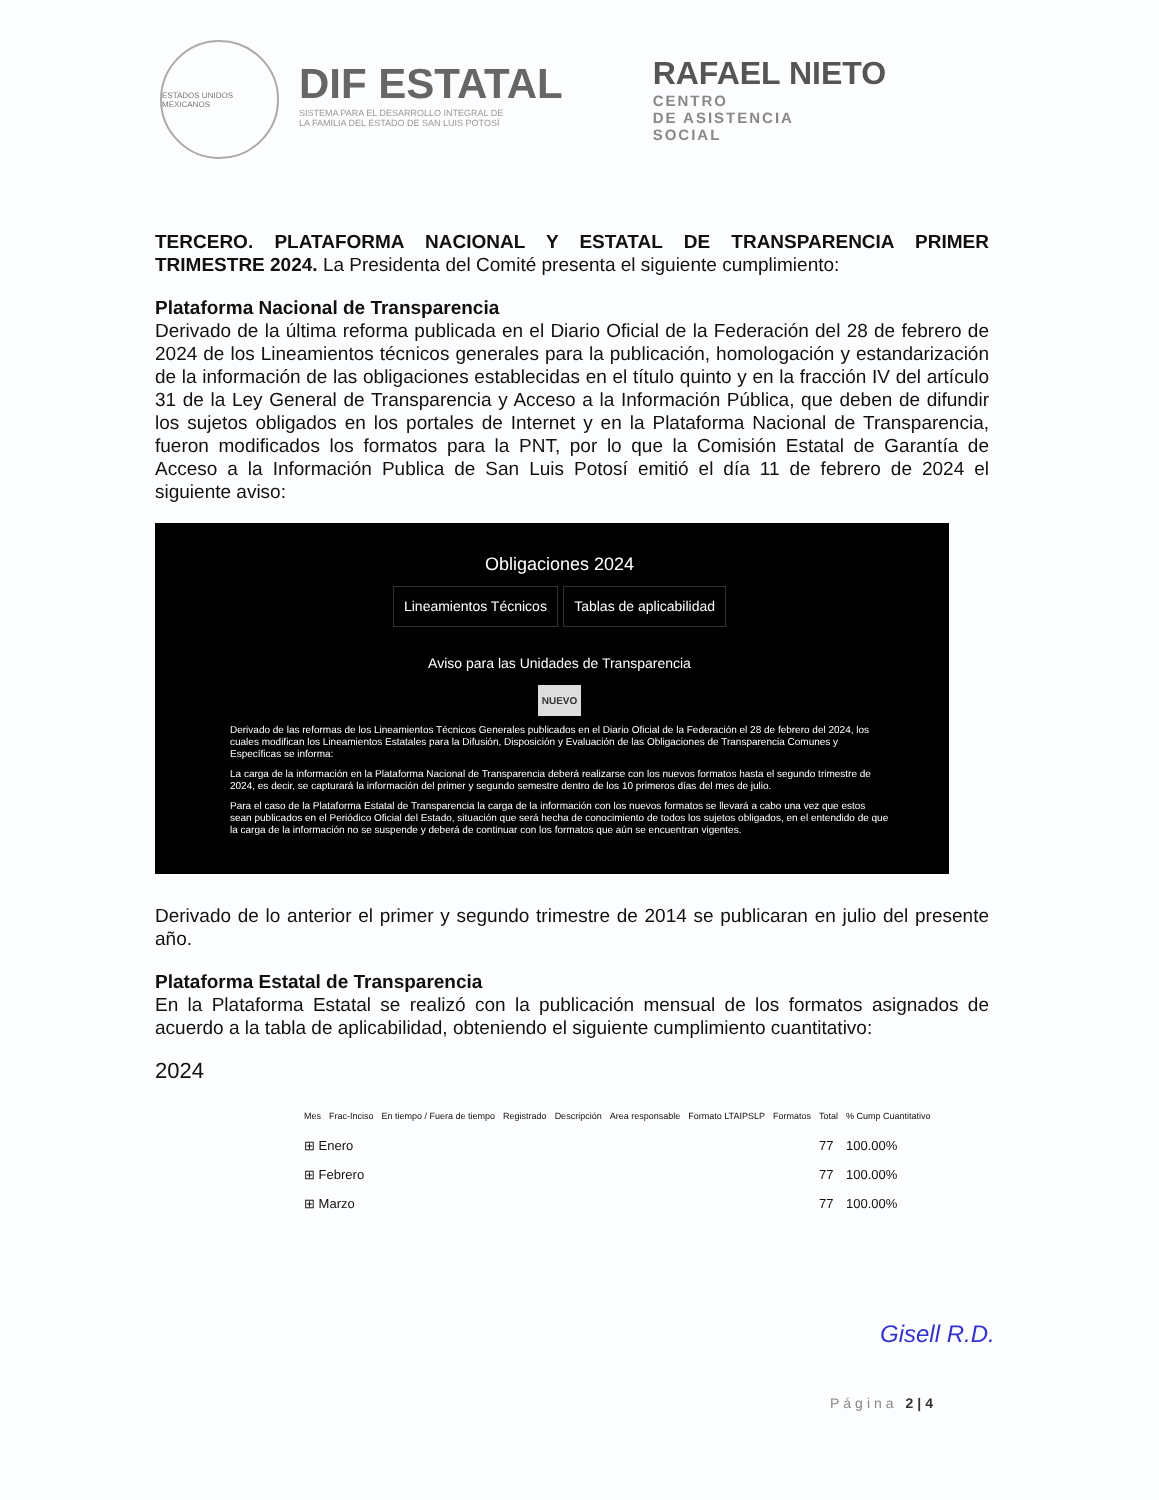ESTADOS UNIDOS MEXICANOS
DIF ESTATAL
SISTEMA PARA EL DESARROLLO INTEGRAL DE
LA FAMILIA DEL ESTADO DE SAN LUIS POTOSÍ
RAFAEL NIETO
CENTRO
DE ASISTENCIA
SOCIAL
TERCERO. PLATAFORMA NACIONAL Y ESTATAL DE TRANSPARENCIA PRIMER TRIMESTRE 2024. La Presidenta del Comité presenta el siguiente cumplimiento:
Plataforma Nacional de Transparencia
Derivado de la última reforma publicada en el Diario Oficial de la Federación del 28 de febrero de 2024 de los Lineamientos técnicos generales para la publicación, homologación y estandarización de la información de las obligaciones establecidas en el título quinto y en la fracción IV del artículo 31 de la Ley General de Transparencia y Acceso a la Información Pública, que deben de difundir los sujetos obligados en los portales de Internet y en la Plataforma Nacional de Transparencia, fueron modificados los formatos para la PNT, por lo que la Comisión Estatal de Garantía de Acceso a la Información Publica de San Luis Potosí emitió el día 11 de febrero de 2024 el siguiente aviso:
Obligaciones 2024
Lineamientos Técnicos Tablas de aplicabilidad
Aviso para las Unidades de Transparencia
NUEVO
Derivado de las reformas de los Lineamientos Técnicos Generales publicados en el Diario Oficial de la Federación el 28 de febrero del 2024, los cuales modifican los Lineamientos Estatales para la Difusión, Disposición y Evaluación de las Obligaciones de Transparencia Comunes y Específicas se informa:
La carga de la información en la Plataforma Nacional de Transparencia deberá realizarse con los nuevos formatos hasta el segundo trimestre de 2024, es decir, se capturará la información del primer y segundo semestre dentro de los 10 primeros días del mes de julio.
Para el caso de la Plataforma Estatal de Transparencia la carga de la información con los nuevos formatos se llevará a cabo una vez que estos sean publicados en el Periódico Oficial del Estado, situación que será hecha de conocimiento de todos los sujetos obligados, en el entendido de que la carga de la información no se suspende y deberá de continuar con los formatos que aún se encuentran vigentes.
Derivado de lo anterior el primer y segundo trimestre de 2014 se publicaran en julio del presente año.
Plataforma Estatal de Transparencia
En la Plataforma Estatal se realizó con la publicación mensual de los formatos asignados de acuerdo a la tabla de aplicabilidad, obteniendo el siguiente cumplimiento cuantitativo:
2024
| Mes | Frac-Inciso | En tiempo / Fuera de tiempo | Registrado | Descripción | Area responsable | Formato LTAIPSLP | Formatos | Total | % Cump Cuantitativo |
| --- | --- | --- | --- | --- | --- | --- | --- | --- | --- |
| ⊞ Enero | | | | | | | | 77 | 100.00% |
| ⊞ Febrero | | | | | | | | 77 | 100.00% |
| ⊞ Marzo | | | | | | | | 77 | 100.00% |
Gisell R.D.
Página 2|4